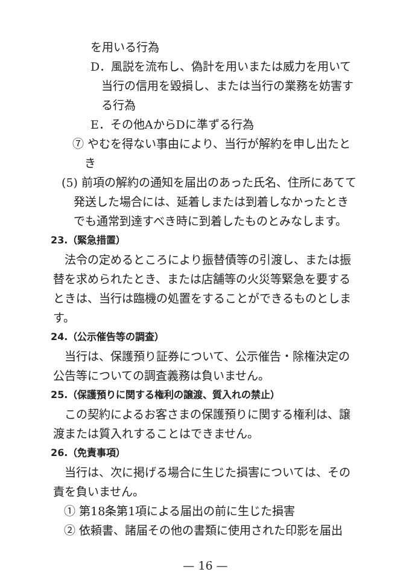を用いる行為
D．風説を流布し、偽計を用いまたは威力を用いて当行の信用を毀損し、または当行の業務を妨害する行為
E．その他AからDに準ずる行為
⑦ やむを得ない事由により、当行が解約を申し出たとき
(5) 前項の解約の通知を届出のあった氏名、住所にあてて発送した場合には、延着しまたは到着しなかったときでも通常到達すべき時に到着したものとみなします。
23.（緊急措置）
法令の定めるところにより振替債等の引渡し、または振替を求められたとき、または店舗等の火災等緊急を要するときは、当行は臨機の処置をすることができるものとします。
24.（公示催告等の調査）
当行は、保護預り証券について、公示催告・除権決定の公告等についての調査義務は負いません。
25.（保護預りに関する権利の譲渡、質入れの禁止）
この契約によるお客さまの保護預りに関する権利は、譲渡または質入れすることはできません。
26.（免責事項）
当行は、次に掲げる場合に生じた損害については、その責を負いません。
① 第18条第1項による届出の前に生じた損害
② 依頼書、諸届その他の書類に使用された印影を届出
— 16 —